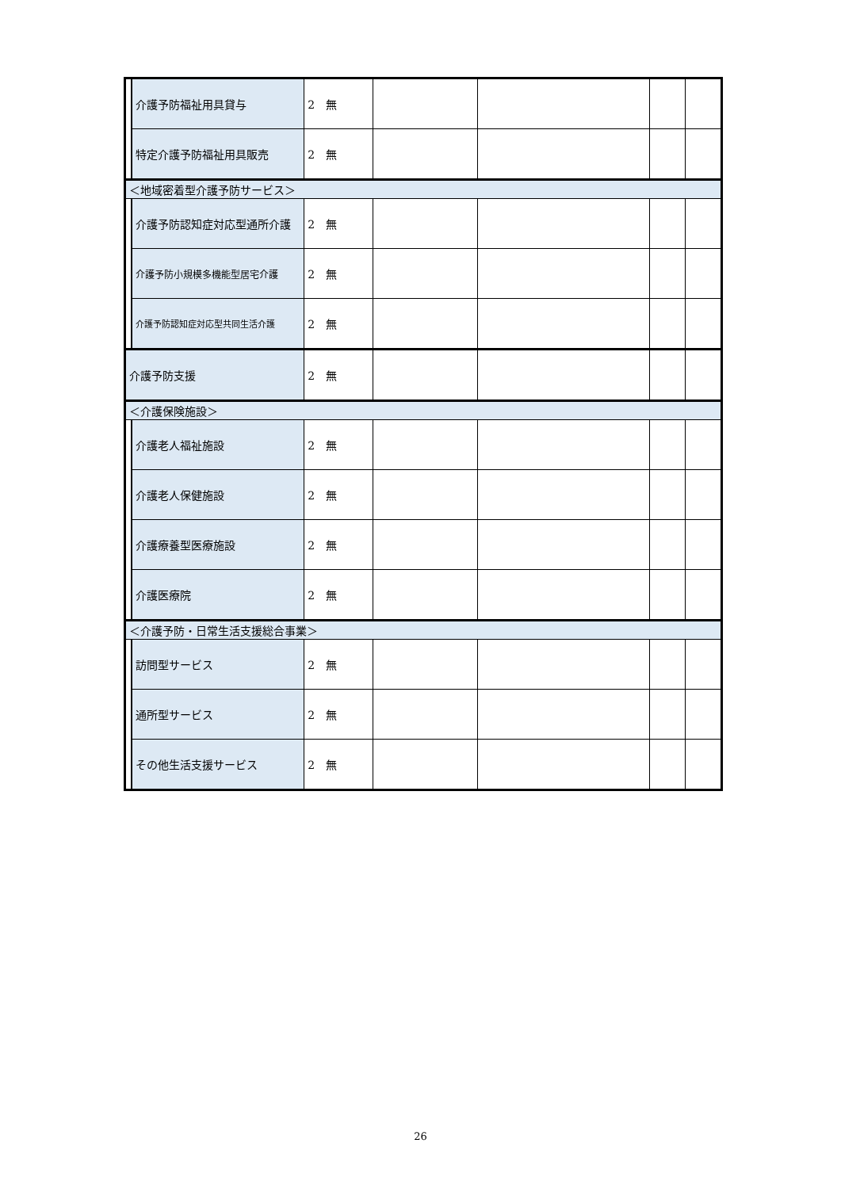| | 介護予防福祉用具貸与 | 2 無 | | | | |
| | 特定介護予防福祉用具販売 | 2 無 | | | | |
| ＜地域密着型介護予防サービス＞ | | | | | | |
| | 介護予防認知症対応型通所介護 | 2 無 | | | | |
| | 介護予防小規模多機能型居宅介護 | 2 無 | | | | |
| | 介護予防認知症対応型共同生活介護 | 2 無 | | | | |
| 介護予防支援 | | 2 無 | | | | |
| ＜介護保険施設＞ | | | | | | |
| | 介護老人福祉施設 | 2 無 | | | | |
| | 介護老人保健施設 | 2 無 | | | | |
| | 介護療養型医療施設 | 2 無 | | | | |
| | 介護医療院 | 2 無 | | | | |
| ＜介護予防・日常生活支援総合事業＞ | | | | | | |
| | 訪問型サービス | 2 無 | | | | |
| | 通所型サービス | 2 無 | | | | |
| | その他生活支援サービス | 2 無 | | | | |
26